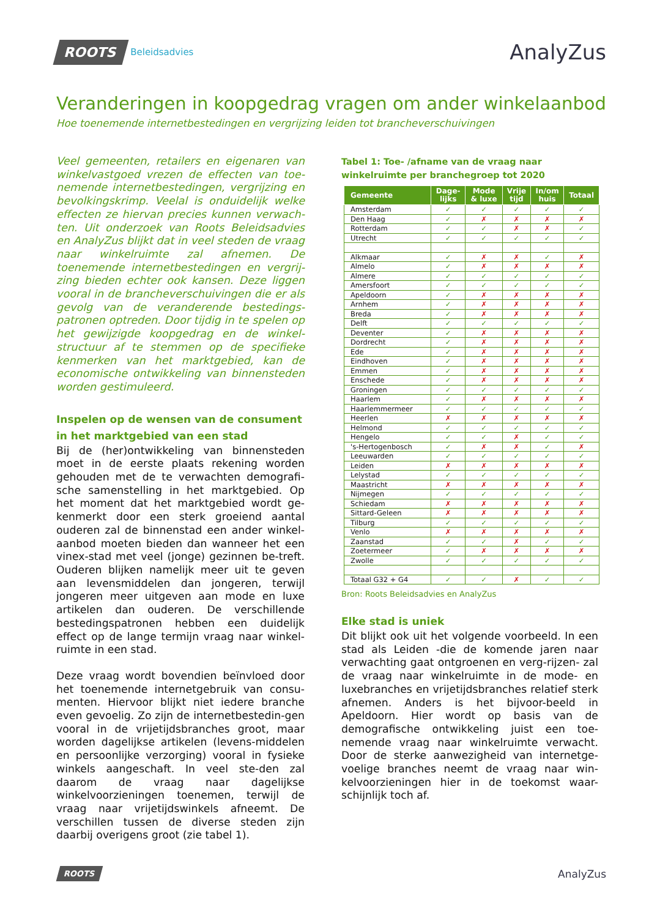ROOTS Beleidsadvies
AnalyZus
Veranderingen in koopgedrag vragen om ander winkelaanbod
Hoe toenemende internetbestedingen en vergrijzing leiden tot brancheverschuivingen
Veel gemeenten, retailers en eigenaren van winkelvastgoed vrezen de effecten van toe-nemende internetbestedingen, vergrijzing en bevolkingskrimp. Veelal is onduidelijk welke effecten ze hiervan precies kunnen verwach-ten. Uit onderzoek van Roots Beleidsadvies en AnalyZus blijkt dat in veel steden de vraag naar winkelruimte zal afnemen. De toenemende internetbestedingen en vergrij-zing bieden echter ook kansen. Deze liggen vooral in de brancheverschuivingen die er als gevolg van de veranderende bestedings-patronen optreden. Door tijdig in te spelen op het gewijzigde koopgedrag en de winkel-structuur af te stemmen op de specifieke kenmerken van het marktgebied, kan de economische ontwikkeling van binnensteden worden gestimuleerd.
Inspelen op de wensen van de consument in het marktgebied van een stad
Bij de (her)ontwikkeling van binnensteden moet in de eerste plaats rekening worden gehouden met de te verwachten demografi-sche samenstelling in het marktgebied. Op het moment dat het marktgebied wordt ge-kenmerkt door een sterk groeiend aantal ouderen zal de binnenstad een ander winkel-aanbod moeten bieden dan wanneer het een vinex-stad met veel (jonge) gezinnen be-treft. Ouderen blijken namelijk meer uit te geven aan levensmiddelen dan jongeren, terwijl jongeren meer uitgeven aan mode en luxe artikelen dan ouderen. De verschillende bestedingspatronen hebben een duidelijk effect op de lange termijn vraag naar winkel-ruimte in een stad.
Deze vraag wordt bovendien beïnvloed door het toenemende internetgebruik van consu-menten. Hiervoor blijkt niet iedere branche even gevoelig. Zo zijn de internetbestedin-gen vooral in de vrijetijdsbranches groot, maar worden dagelijkse artikelen (levens-middelen en persoonlijke verzorging) vooral in fysieke winkels aangeschaft. In veel ste-den zal daarom de vraag naar dagelijkse winkelvoorzieningen toenemen, terwijl de vraag naar vrijetijdswinkels afneemt. De verschillen tussen de diverse steden zijn daarbij overigens groot (zie tabel 1).
Tabel 1: Toe- /afname van de vraag naar winkelruimte per branchegroep tot 2020
| Gemeente | Dage- lijks | Mode & luxe | Vrije tijd | In/om huis | Totaal |
| --- | --- | --- | --- | --- | --- |
| Amsterdam | ✓ | ✓ | ✓ | ✓ | ✓ |
| Den Haag | ✓ | ✗ | ✗ | ✗ | ✗ |
| Rotterdam | ✓ | ✓ | ✗ | ✗ | ✓ |
| Utrecht | ✓ | ✓ | ✓ | ✓ | ✓ |
| Alkmaar | ✓ | ✗ | ✗ | ✓ | ✗ |
| Almelo | ✓ | ✗ | ✗ | ✗ | ✗ |
| Almere | ✓ | ✓ | ✓ | ✓ | ✓ |
| Amersfoort | ✓ | ✓ | ✓ | ✓ | ✓ |
| Apeldoorn | ✓ | ✗ | ✗ | ✗ | ✗ |
| Arnhem | ✓ | ✗ | ✗ | ✗ | ✗ |
| Breda | ✓ | ✗ | ✗ | ✗ | ✗ |
| Delft | ✓ | ✓ | ✓ | ✓ | ✓ |
| Deventer | ✓ | ✗ | ✗ | ✗ | ✗ |
| Dordrecht | ✓ | ✗ | ✗ | ✗ | ✗ |
| Ede | ✓ | ✗ | ✗ | ✗ | ✗ |
| Eindhoven | ✓ | ✗ | ✗ | ✗ | ✗ |
| Emmen | ✓ | ✗ | ✗ | ✗ | ✗ |
| Enschede | ✓ | ✗ | ✗ | ✗ | ✗ |
| Groningen | ✓ | ✓ | ✓ | ✓ | ✓ |
| Haarlem | ✓ | ✗ | ✗ | ✗ | ✗ |
| Haarlemmermeer | ✓ | ✓ | ✓ | ✓ | ✓ |
| Heerlen | ✗ | ✗ | ✗ | ✗ | ✗ |
| Helmond | ✓ | ✓ | ✓ | ✓ | ✓ |
| Hengelo | ✓ | ✓ | ✗ | ✓ | ✓ |
| 's-Hertogenbosch | ✓ | ✗ | ✗ | ✓ | ✗ |
| Leeuwarden | ✓ | ✓ | ✓ | ✓ | ✓ |
| Leiden | ✗ | ✗ | ✗ | ✗ | ✗ |
| Lelystad | ✓ | ✓ | ✓ | ✓ | ✓ |
| Maastricht | ✗ | ✗ | ✗ | ✗ | ✗ |
| Nijmegen | ✓ | ✓ | ✓ | ✓ | ✓ |
| Schiedam | ✗ | ✗ | ✗ | ✗ | ✗ |
| Sittard-Geleen | ✗ | ✗ | ✗ | ✗ | ✗ |
| Tilburg | ✓ | ✓ | ✓ | ✓ | ✓ |
| Venlo | ✗ | ✗ | ✗ | ✗ | ✗ |
| Zaanstad | ✓ | ✓ | ✗ | ✓ | ✓ |
| Zoetermeer | ✓ | ✗ | ✗ | ✗ | ✗ |
| Zwolle | ✓ | ✓ | ✓ | ✓ | ✓ |
| Totaal G32 + G4 | ✓ | ✓ | ✗ | ✓ | ✓ |
Bron: Roots Beleidsadvies en AnalyZus
Elke stad is uniek
Dit blijkt ook uit het volgende voorbeeld. In een stad als Leiden -die de komende jaren naar verwachting gaat ontgroenen en verg-rijzen- zal de vraag naar winkelruimte in de mode- en luxebranches en vrijetijdsbranches relatief sterk afnemen. Anders is het bijvoor-beeld in Apeldoorn. Hier wordt op basis van de demografische ontwikkeling juist een toe-nemende vraag naar winkelruimte verwacht. Door de sterke aanwezigheid van internetge-voelige branches neemt de vraag naar win-kelvoorzieningen hier in de toekomst waar-schijnlijk toch af.
ROOTS AnalyZus